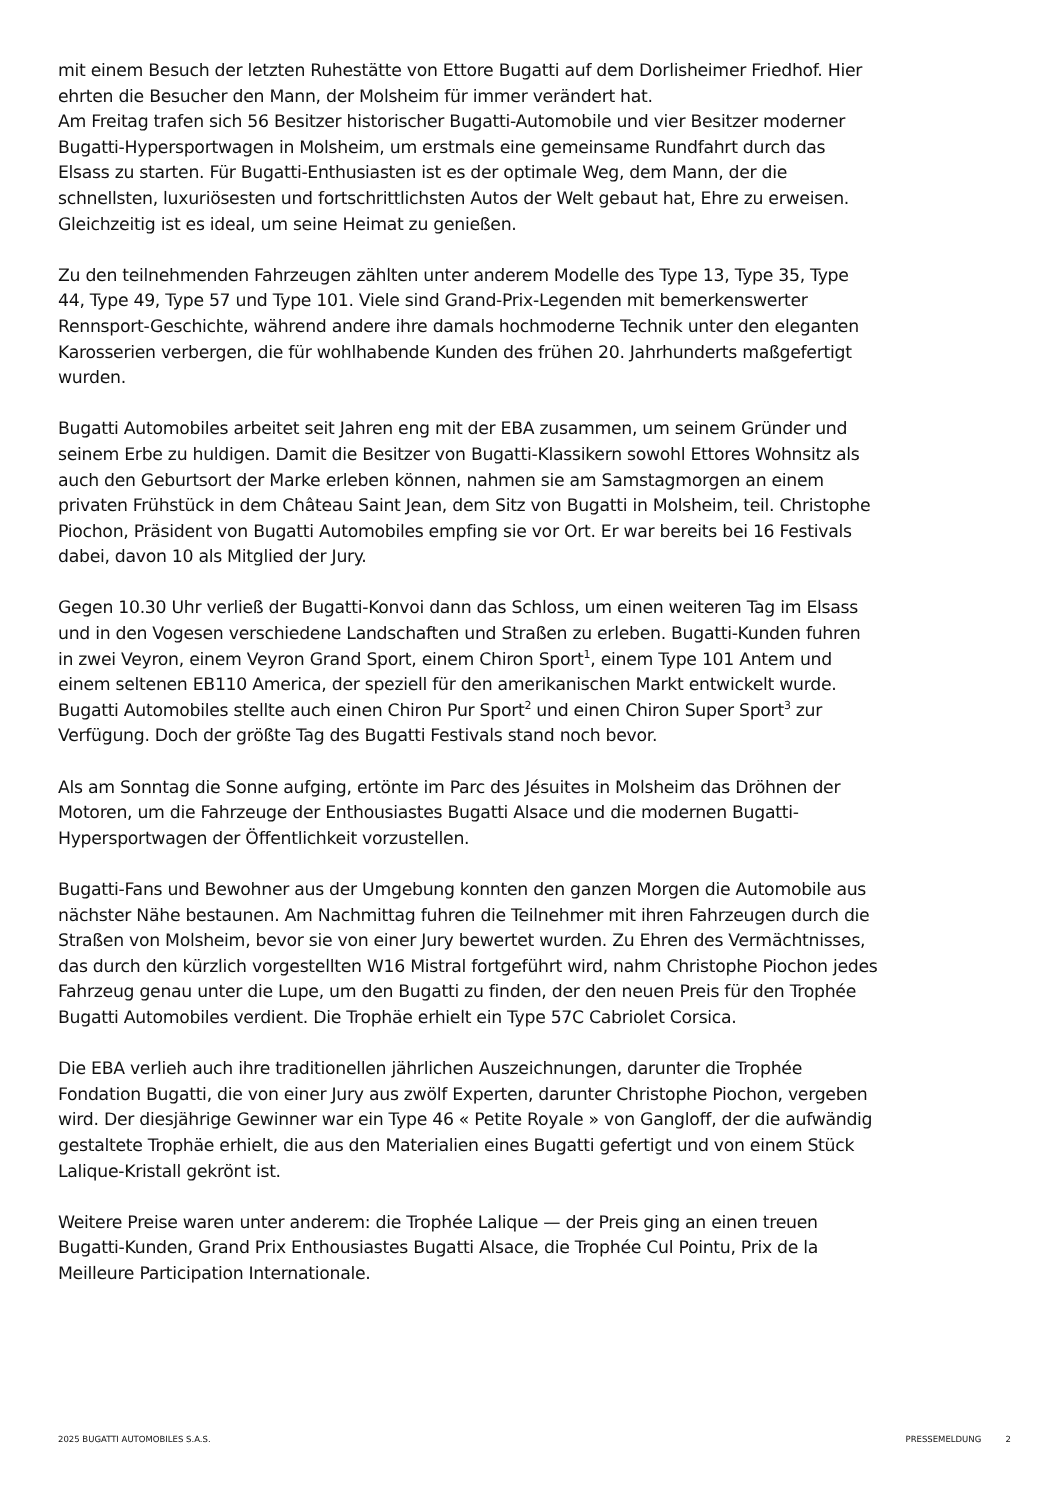mit einem Besuch der letzten Ruhestätte von Ettore Bugatti auf dem Dorlisheimer Friedhof. Hier ehrten die Besucher den Mann, der Molsheim für immer verändert hat.
Am Freitag trafen sich 56 Besitzer historischer Bugatti-Automobile und vier Besitzer moderner Bugatti-Hypersportwagen in Molsheim, um erstmals eine gemeinsame Rundfahrt durch das Elsass zu starten. Für Bugatti-Enthusiasten ist es der optimale Weg, dem Mann, der die schnellsten, luxuriösesten und fortschrittlichsten Autos der Welt gebaut hat, Ehre zu erweisen. Gleichzeitig ist es ideal, um seine Heimat zu genießen.
Zu den teilnehmenden Fahrzeugen zählten unter anderem Modelle des Type 13, Type 35, Type 44, Type 49, Type 57 und Type 101. Viele sind Grand-Prix-Legenden mit bemerkenswerter Rennsport-Geschichte, während andere ihre damals hochmoderne Technik unter den eleganten Karosserien verbergen, die für wohlhabende Kunden des frühen 20. Jahrhunderts maßgefertigt wurden.
Bugatti Automobiles arbeitet seit Jahren eng mit der EBA zusammen, um seinem Gründer und seinem Erbe zu huldigen. Damit die Besitzer von Bugatti-Klassikern sowohl Ettores Wohnsitz als auch den Geburtsort der Marke erleben können, nahmen sie am Samstagmorgen an einem privaten Frühstück in dem Château Saint Jean, dem Sitz von Bugatti in Molsheim, teil. Christophe Piochon, Präsident von Bugatti Automobiles empfing sie vor Ort. Er war bereits bei 16 Festivals dabei, davon 10 als Mitglied der Jury.
Gegen 10.30 Uhr verließ der Bugatti-Konvoi dann das Schloss, um einen weiteren Tag im Elsass und in den Vogesen verschiedene Landschaften und Straßen zu erleben. Bugatti-Kunden fuhren in zwei Veyron, einem Veyron Grand Sport, einem Chiron Sport<sup>1</sup>, einem Type 101 Antem und einem seltenen EB110 America, der speziell für den amerikanischen Markt entwickelt wurde. Bugatti Automobiles stellte auch einen Chiron Pur Sport<sup>2</sup> und einen Chiron Super Sport<sup>3</sup> zur Verfügung. Doch der größte Tag des Bugatti Festivals stand noch bevor.
Als am Sonntag die Sonne aufging, ertönte im Parc des Jésuites in Molsheim das Dröhnen der Motoren, um die Fahrzeuge der Enthousiastes Bugatti Alsace und die modernen Bugatti-Hypersportwagen der Öffentlichkeit vorzustellen.
Bugatti-Fans und Bewohner aus der Umgebung konnten den ganzen Morgen die Automobile aus nächster Nähe bestaunen. Am Nachmittag fuhren die Teilnehmer mit ihren Fahrzeugen durch die Straßen von Molsheim, bevor sie von einer Jury bewertet wurden. Zu Ehren des Vermächtnisses, das durch den kürzlich vorgestellten W16 Mistral fortgeführt wird, nahm Christophe Piochon jedes Fahrzeug genau unter die Lupe, um den Bugatti zu finden, der den neuen Preis für den Trophée Bugatti Automobiles verdient. Die Trophäe erhielt ein Type 57C Cabriolet Corsica.
Die EBA verlieh auch ihre traditionellen jährlichen Auszeichnungen, darunter die Trophée Fondation Bugatti, die von einer Jury aus zwölf Experten, darunter Christophe Piochon, vergeben wird. Der diesjährige Gewinner war ein Type 46 « Petite Royale » von Gangloff, der die aufwändig gestaltete Trophäe erhielt, die aus den Materialien eines Bugatti gefertigt und von einem Stück Lalique-Kristall gekrönt ist.
Weitere Preise waren unter anderem: die Trophée Lalique — der Preis ging an einen treuen Bugatti-Kunden, Grand Prix Enthousiastes Bugatti Alsace, die Trophée Cul Pointu, Prix de la Meilleure Participation Internationale.
2025 BUGATTI AUTOMOBILES S.A.S. PRESSEMELDUNG 2